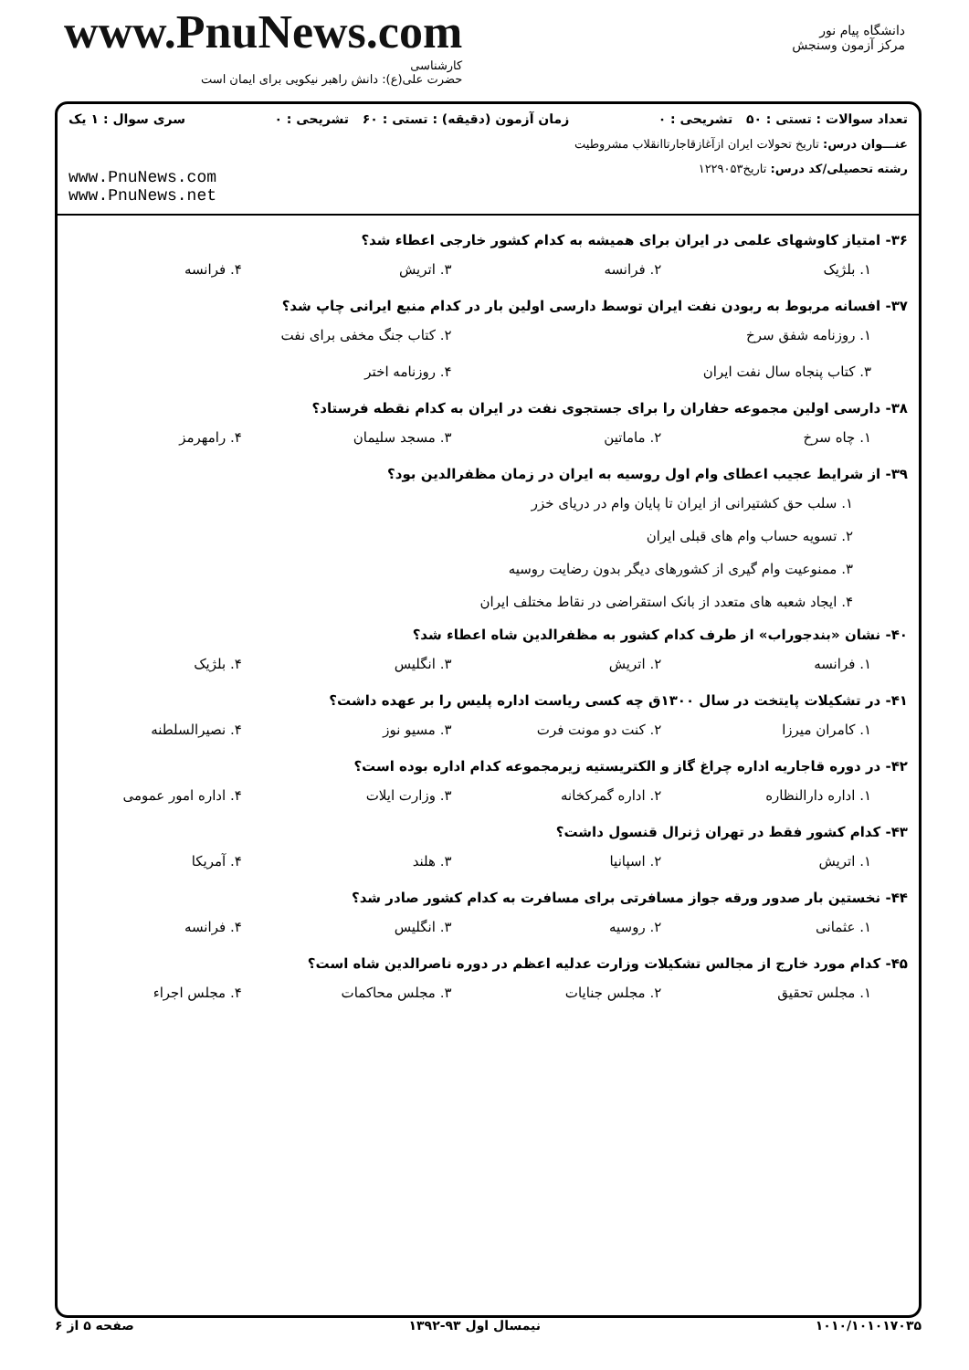www.PnuNews.com
کارشناسی
حضرت علی(ع): دانش راهبر نیکویی برای ایمان است
دانشگاه پیام نور
مرکز آزمون وسنجش
تعداد سوالات : تستی : ۵۰ تشریحی : ۰ زمان آزمون (دقیقه) : تستی : ۶۰ تشریحی : ۰ سری سوال : ۱ یک
عنـــوان درس: تاریخ تحولات ایران ازآغازقاجارتاانقلاب مشروطیت
رشته تحصیلی/کد درس: تاریخ۱۲۲۹۰۵۳
www.PnuNews.com
www.PnuNews.net
۳۶- امتیاز کاوشهای علمی در ایران برای همیشه به کدام کشور خارجی اعطاء شد؟
۱. بلژیک ۲. فرانسه ۳. اتریش ۴. فرانسه
۳۷- افسانه مربوط به ربودن نفت ایران توسط دارسی اولین بار در کدام منبع ایرانی چاپ شد؟
۱. روزنامه شفق سرخ ۲. کتاب جنگ مخفی برای نفت
۳. کتاب پنجاه سال نفت ایران ۴. روزنامه اختر
۳۸- دارسی اولین مجموعه حفاران را برای جستجوی نفت در ایران به کدام نقطه فرستاد؟
۱. چاه سرخ ۲. ماماتین ۳. مسجد سلیمان ۴. رامهرمز
۳۹- از شرایط عجیب اعطای وام اول روسیه به ایران در زمان مظفرالدین بود؟
۱. سلب حق کشتیرانی از ایران تا پایان وام در دریای خزر
۲. تسویه حساب وام های قبلی ایران
۳. ممنوعیت وام گیری از کشورهای دیگر بدون رضایت روسیه
۴. ایجاد شعبه های متعدد از بانک استقراضی در نقاط مختلف ایران
۴۰- نشان «بندجوراب» از طرف کدام کشور به مظفرالدین شاه اعطاء شد؟
۱. فرانسه ۲. اتریش ۳. انگلیس ۴. بلژیک
۴۱- در تشکیلات پایتخت در سال ۱۳۰۰ق چه کسی ریاست اداره پلیس را بر عهده داشت؟
۱. کامران میرزا ۲. کنت دو مونت فرت ۳. مسیو نوز ۴. نصیرالسلطنه
۴۲- در دوره قاجاریه اداره چراغ گاز و الکتریستیه زیرمجموعه کدام اداره بوده است؟
۱. اداره دارالنظاره ۲. اداره گمرکخانه ۳. وزارت ایلات ۴. اداره امور عمومی
۴۳- کدام کشور فقط در تهران ژنرال قنسول داشت؟
۱. اتریش ۲. اسپانیا ۳. هلند ۴. آمریکا
۴۴- نخستین بار صدور ورقه جواز مسافرتی برای مسافرت به کدام کشور صادر شد؟
۱. عثمانی ۲. روسیه ۳. انگلیس ۴. فرانسه
۴۵- کدام مورد خارج از مجالس تشکیلات وزارت عدلیه اعظم در دوره ناصرالدین شاه است؟
۱. مجلس تحقیق ۲. مجلس جنایات ۳. مجلس محاکمات ۴. مجلس اجراء
۱۰۱۰/۱۰۱۰۱۷۰۳۵ نیمسال اول ۹۳-۱۳۹۲ صفحه ۵ از ۶